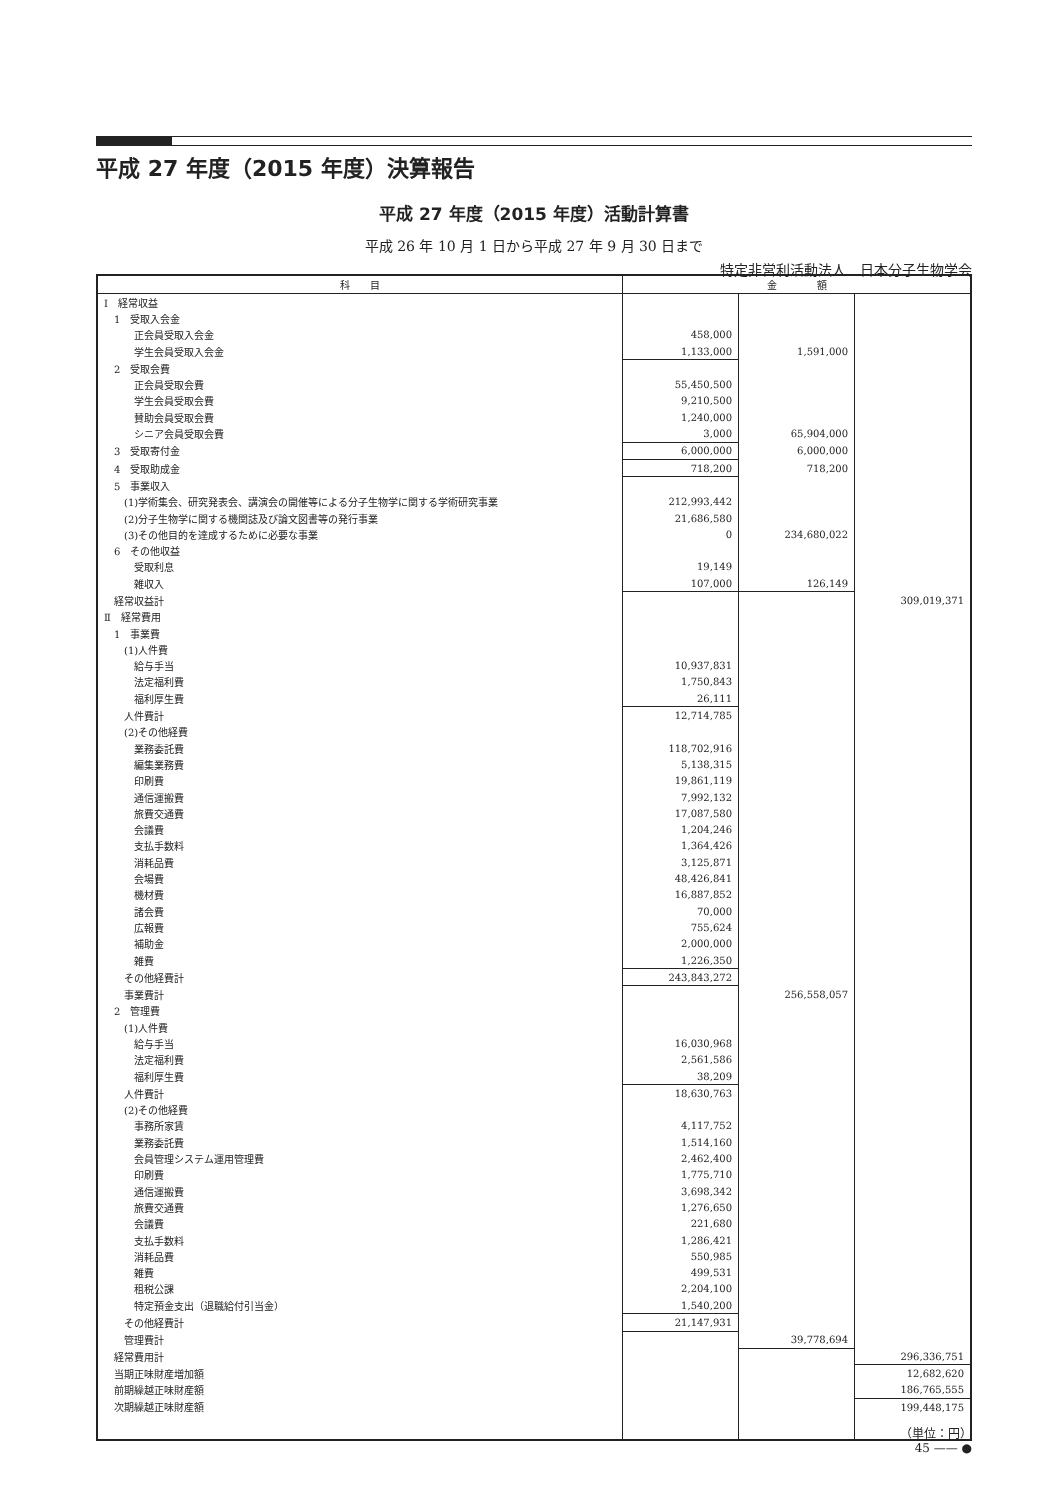平成 27 年度（2015 年度）決算報告
平成 27 年度（2015 年度）活動計算書
平成 26 年 10 月 1 日から平成 27 年 9 月 30 日まで
特定非営利活動法人　日本分子生物学会
| 科 目 | 金 額 | | |
| --- | --- | --- | --- |
| Ⅰ 経常収益 | | | |
| 1 受取入会金 | | | |
| 正会員受取入会金 | 458,000 | | |
| 学生会員受取入会金 | 1,133,000 | 1,591,000 | |
| 2 受取会費 | | | |
| 正会員受取会費 | 55,450,500 | | |
| 学生会員受取会費 | 9,210,500 | | |
| 賛助会員受取会費 | 1,240,000 | | |
| シニア会員受取会費 | 3,000 | 65,904,000 | |
| 3 受取寄付金 | 6,000,000 | 6,000,000 | |
| 4 受取助成金 | 718,200 | 718,200 | |
| 5 事業収入 | | | |
| (1)学術集会、研究発表会、講演会の開催等による分子生物学に関する学術研究事業 | 212,993,442 | | |
| (2)分子生物学に関する機関誌及び論文図書等の発行事業 | 21,686,580 | | |
| (3)その他目的を達成するために必要な事業 | 0 | 234,680,022 | |
| 6 その他収益 | | | |
| 受取利息 | 19,149 | | |
| 雑収入 | 107,000 | 126,149 | |
| 経常収益計 | | | 309,019,371 |
| Ⅱ 経常費用 | | | |
| 1 事業費 | | | |
| (1)人件費 | | | |
| 給与手当 | 10,937,831 | | |
| 法定福利費 | 1,750,843 | | |
| 福利厚生費 | 26,111 | | |
| 人件費計 | 12,714,785 | | |
| (2)その他経費 | | | |
| 業務委託費 | 118,702,916 | | |
| 編集業務費 | 5,138,315 | | |
| 印刷費 | 19,861,119 | | |
| 通信運搬費 | 7,992,132 | | |
| 旅費交通費 | 17,087,580 | | |
| 会議費 | 1,204,246 | | |
| 支払手数料 | 1,364,426 | | |
| 消耗品費 | 3,125,871 | | |
| 会場費 | 48,426,841 | | |
| 機材費 | 16,887,852 | | |
| 諸会費 | 70,000 | | |
| 広報費 | 755,624 | | |
| 補助金 | 2,000,000 | | |
| 雑費 | 1,226,350 | | |
| その他経費計 | 243,843,272 | | |
| 事業費計 | | 256,558,057 | |
| 2 管理費 | | | |
| (1)人件費 | | | |
| 給与手当 | 16,030,968 | | |
| 法定福利費 | 2,561,586 | | |
| 福利厚生費 | 38,209 | | |
| 人件費計 | 18,630,763 | | |
| (2)その他経費 | | | |
| 事務所家賃 | 4,117,752 | | |
| 業務委託費 | 1,514,160 | | |
| 会員管理システム運用管理費 | 2,462,400 | | |
| 印刷費 | 1,775,710 | | |
| 通信運搬費 | 3,698,342 | | |
| 旅費交通費 | 1,276,650 | | |
| 会議費 | 221,680 | | |
| 支払手数料 | 1,286,421 | | |
| 消耗品費 | 550,985 | | |
| 雑費 | 499,531 | | |
| 租税公課 | 2,204,100 | | |
| 特定預金支出（退職給付引当金） | 1,540,200 | | |
| その他経費計 | 21,147,931 | | |
| 管理費計 | | 39,778,694 | |
| 経常費用計 | | | 296,336,751 |
| 当期正味財産増加額 | | | 12,682,620 |
| 前期繰越正味財産額 | | | 186,765,555 |
| 次期繰越正味財産額 | | | 199,448,175 |
（単位：円）
45 —— ●